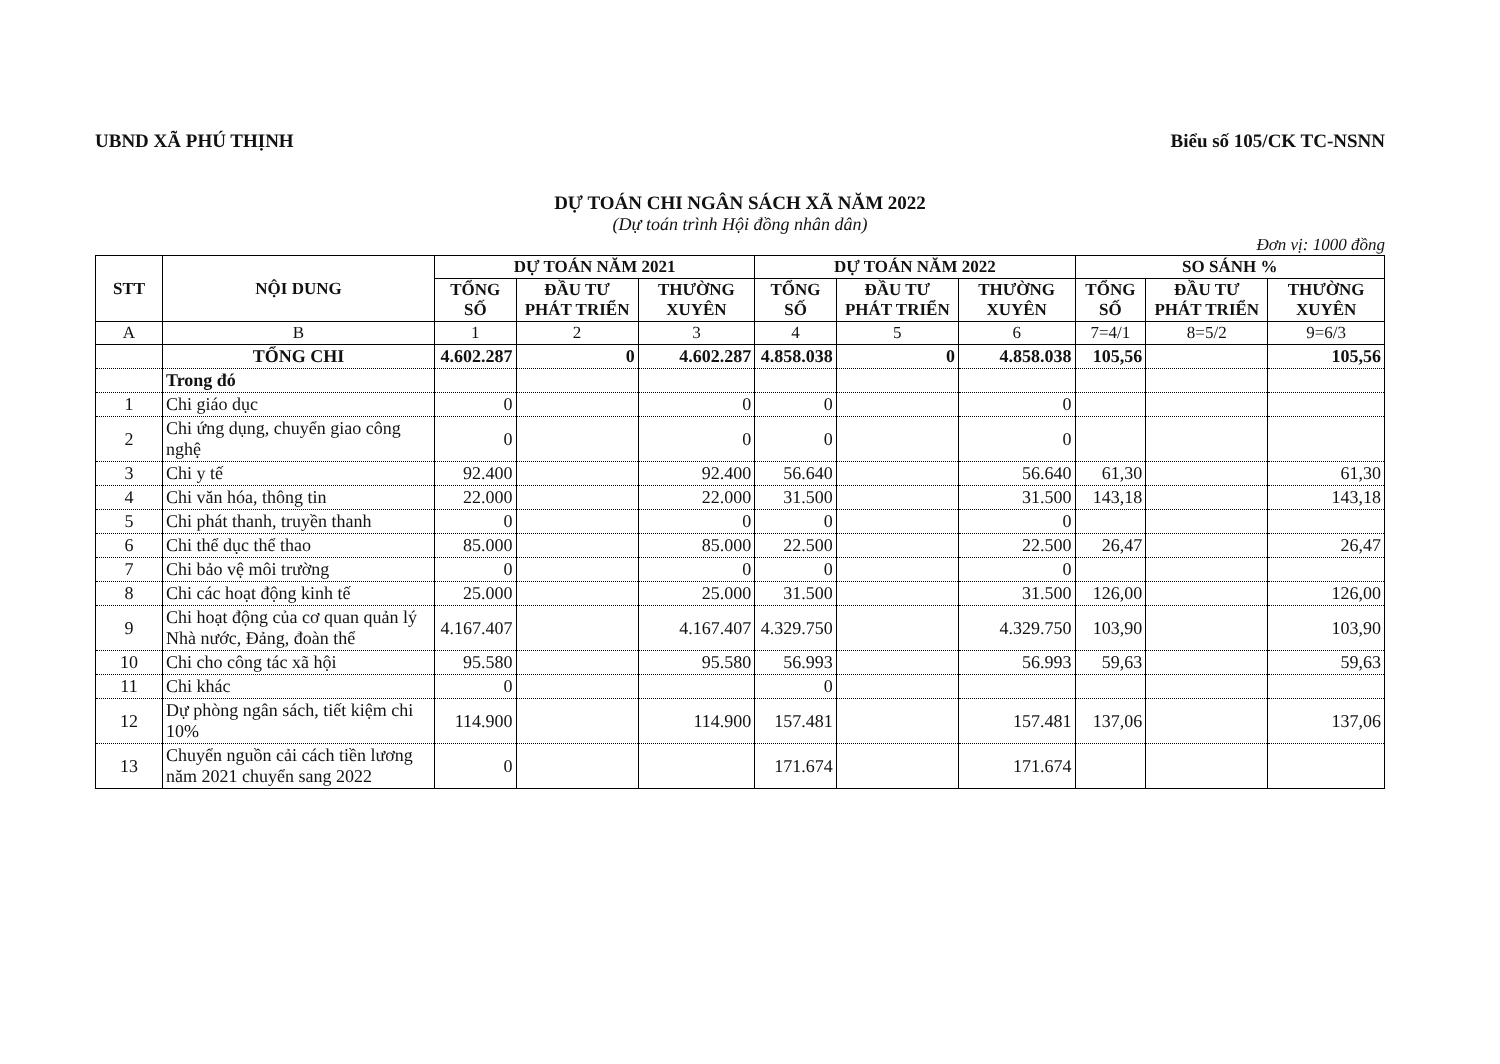UBND XÃ PHÚ THỊNH Biểu số 105/CK TC-NSNN
DỰ TOÁN CHI NGÂN SÁCH XÃ NĂM 2022
(Dự toán trình Hội đồng nhân dân)
Đơn vị: 1000 đồng
| STT | NỘI DUNG | DỰ TOÁN NĂM 2021 | | | DỰ TOÁN NĂM 2022 | | | SO SÁNH % | | |
| --- | --- | --- | --- | --- | --- | --- | --- | --- | --- | --- |
| | | TỔNG SỐ | ĐẦU TƯ PHÁT TRIỂN | THƯỜNG XUYÊN | TỔNG SỐ | ĐẦU TƯ PHÁT TRIỂN | THƯỜNG XUYÊN | TỔNG SỐ | ĐẦU TƯ PHÁT TRIỂN | THƯỜNG XUYÊN |
| A | B | 1 | 2 | 3 | 4 | 5 | 6 | 7=4/1 | 8=5/2 | 9=6/3 |
| | TỔNG CHI | 4.602.287 | 0 | 4.602.287 | 4.858.038 | 0 | 4.858.038 | 105,56 | | 105,56 |
| | Trong đó | | | | | | | | | |
| 1 | Chi giáo dục | 0 | | 0 | 0 | | 0 | | | |
| 2 | Chi ứng dụng, chuyển giao công nghệ | 0 | | 0 | 0 | | 0 | | | |
| 3 | Chi y tế | 92.400 | | 92.400 | 56.640 | | 56.640 | 61,30 | | 61,30 |
| 4 | Chi văn hóa, thông tin | 22.000 | | 22.000 | 31.500 | | 31.500 | 143,18 | | 143,18 |
| 5 | Chi phát thanh, truyền thanh | 0 | | 0 | 0 | | 0 | | | |
| 6 | Chi thể dục thể thao | 85.000 | | 85.000 | 22.500 | | 22.500 | 26,47 | | 26,47 |
| 7 | Chi bảo vệ môi trường | 0 | | 0 | 0 | | 0 | | | |
| 8 | Chi các hoạt động kinh tế | 25.000 | | 25.000 | 31.500 | | 31.500 | 126,00 | | 126,00 |
| 9 | Chi hoạt động của cơ quan quản lý Nhà nước, Đảng, đoàn thể | 4.167.407 | | 4.167.407 | 4.329.750 | | 4.329.750 | 103,90 | | 103,90 |
| 10 | Chi cho công tác xã hội | 95.580 | | 95.580 | 56.993 | | 56.993 | 59,63 | | 59,63 |
| 11 | Chi khác | 0 | | | 0 | | | | | |
| 12 | Dự phòng ngân sách, tiết kiệm chi 10% | 114.900 | | 114.900 | 157.481 | | 157.481 | 137,06 | | 137,06 |
| 13 | Chuyển nguồn cải cách tiền lương năm 2021 chuyển sang 2022 | 0 | | | 171.674 | | 171.674 | | | |